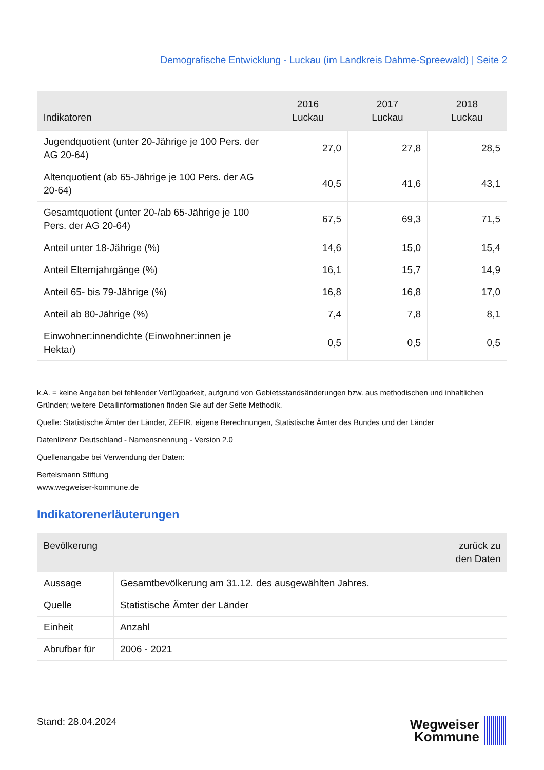Demografische Entwicklung - Luckau (im Landkreis Dahme-Spreewald) | Seite 2
| Indikatoren | 2016 Luckau | 2017 Luckau | 2018 Luckau |
| --- | --- | --- | --- |
| Jugendquotient (unter 20-Jährige je 100 Pers. der AG 20-64) | 27,0 | 27,8 | 28,5 |
| Altenquotient (ab 65-Jährige je 100 Pers. der AG 20-64) | 40,5 | 41,6 | 43,1 |
| Gesamtquotient (unter 20-/ab 65-Jährige je 100 Pers. der AG 20-64) | 67,5 | 69,3 | 71,5 |
| Anteil unter 18-Jährige (%) | 14,6 | 15,0 | 15,4 |
| Anteil Elternjahrgänge (%) | 16,1 | 15,7 | 14,9 |
| Anteil 65- bis 79-Jährige (%) | 16,8 | 16,8 | 17,0 |
| Anteil ab 80-Jährige (%) | 7,4 | 7,8 | 8,1 |
| Einwohner:innendichte (Einwohner:innen je Hektar) | 0,5 | 0,5 | 0,5 |
k.A. = keine Angaben bei fehlender Verfügbarkeit, aufgrund von Gebietsstandsänderungen bzw. aus methodischen und inhaltlichen Gründen; weitere Detailinformationen finden Sie auf der Seite Methodik.
Quelle: Statistische Ämter der Länder, ZEFIR, eigene Berechnungen, Statistische Ämter des Bundes und der Länder
Datenlizenz Deutschland - Namensnennung - Version 2.0
Quellenangabe bei Verwendung der Daten:
Bertelsmann Stiftung
www.wegweiser-kommune.de
Indikatorenerläuterungen
| Bevölkerung zurück zu den Daten | |
| --- | --- |
| Aussage | Gesamtbevölkerung am 31.12. des ausgewählten Jahres. |
| Quelle | Statistische Ämter der Länder |
| Einheit | Anzahl |
| Abrufbar für | 2006 - 2021 |
Stand: 28.04.2024
Wegweiser
Kommune